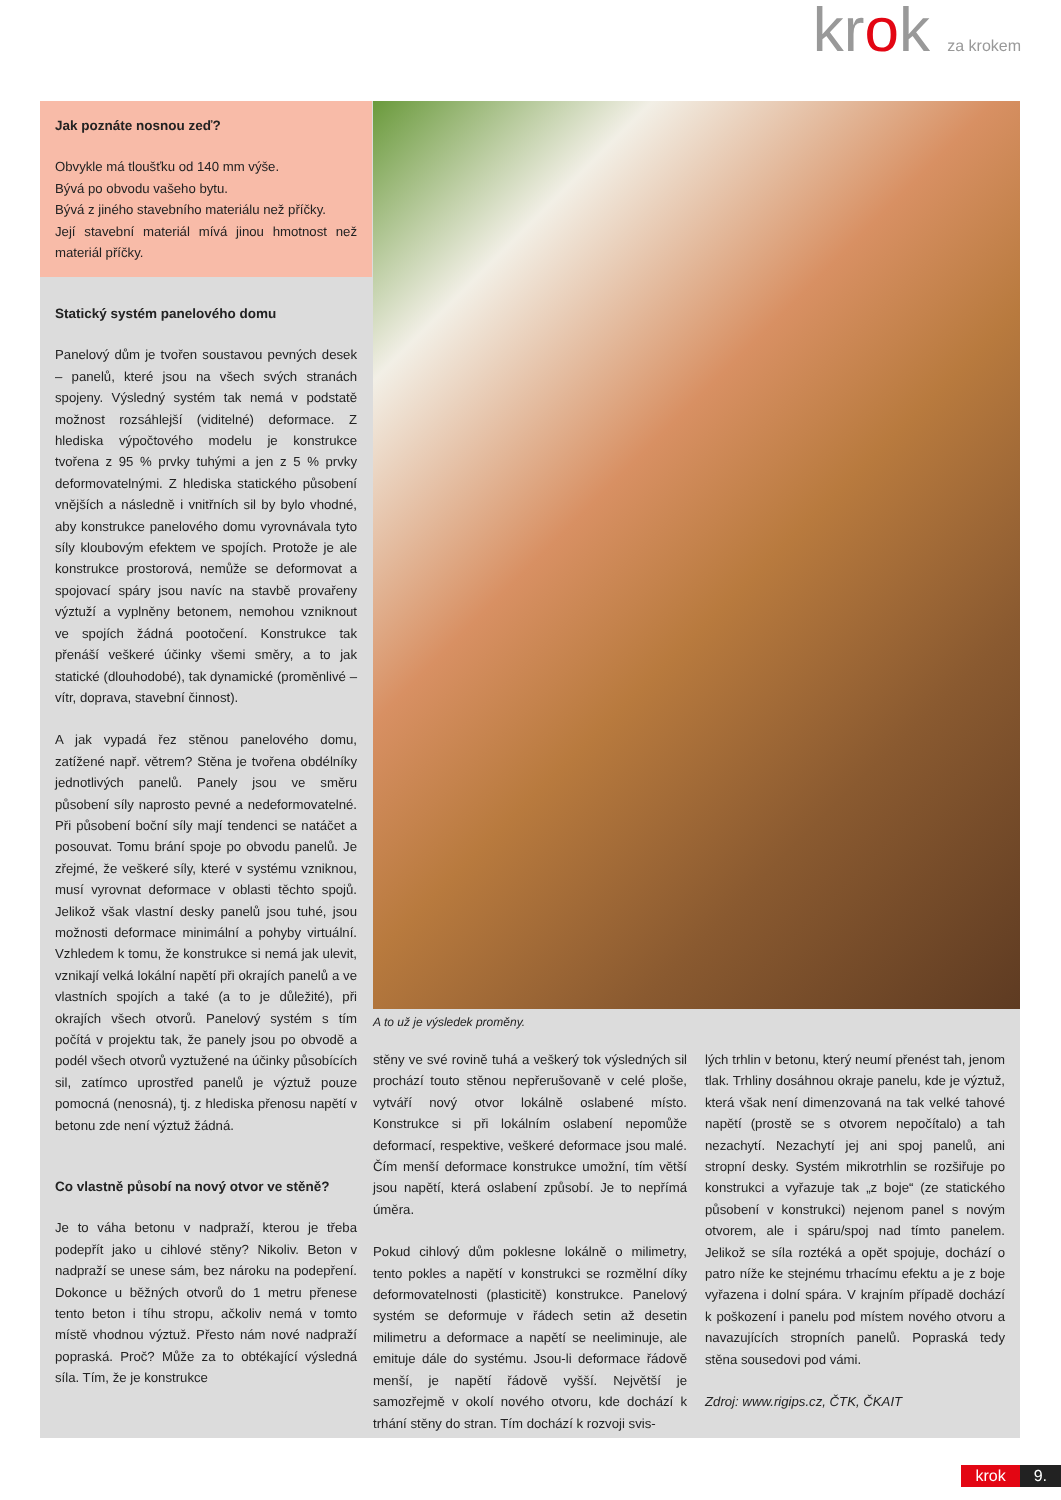krok za krokem
Jak poznáte nosnou zeď?
Obvykle má tloušťku od 140 mm výše.
Bývá po obvodu vašeho bytu.
Bývá z jiného stavebního materiálu než příčky.
Její stavební materiál mívá jinou hmotnost než materiál příčky.
Statický systém panelového domu
Panelový dům je tvořen soustavou pevných desek – panelů, které jsou na všech svých stranách spojeny. Výsledný systém tak nemá v podstatě možnost rozsáhlejší (viditelné) deformace. Z hlediska výpočtového modelu je konstrukce tvořena z 95 % prvky tuhými a jen z 5 % prvky deformovatelnými. Z hlediska statického působení vnějších a následně i vnitřních sil by bylo vhodné, aby konstrukce panelového domu vyrovnávala tyto síly kloubovým efektem ve spojích. Protože je ale konstrukce prostorová, nemůže se deformovat a spojovací spáry jsou navíc na stavbě provařeny výztuží a vyplněny betonem, nemohou vzniknout ve spojích žádná pootočení. Konstrukce tak přenáší veškeré účinky všemi směry, a to jak statické (dlouhodobé), tak dynamické (proměnlivé – vítr, doprava, stavební činnost).
A jak vypadá řez stěnou panelového domu, zatížené např. větrem? Stěna je tvořena obdélníky jednotlivých panelů. Panely jsou ve směru působení síly naprosto pevné a nedeformovatelné. Při působení boční síly mají tendenci se natáčet a posouvat. Tomu brání spoje po obvodu panelů. Je zřejmé, že veškeré síly, které v systému vzniknou, musí vyrovnat deformace v oblasti těchto spojů. Jelikož však vlastní desky panelů jsou tuhé, jsou možnosti deformace minimální a pohyby virtuální. Vzhledem k tomu, že konstrukce si nemá jak ulevit, vznikají velká lokální napětí při okrajích panelů a ve vlastních spojích a také (a to je důležité), při okrajích všech otvorů. Panelový systém s tím počítá v projektu tak, že panely jsou po obvodě a podél všech otvorů vyztužené na účinky působících sil, zatímco uprostřed panelů je výztuž pouze pomocná (nenosná), tj. z hlediska přenosu napětí v betonu zde není výztuž žádná.
Co vlastně působí na nový otvor ve stěně?
Je to váha betonu v nadpraží, kterou je třeba podepřít jako u cihlové stěny? Nikoliv. Beton v nadpraží se unese sám, bez nároku na podepření. Dokonce u běžných otvorů do 1 metru přenese tento beton i tíhu stropu, ačkoliv nemá v tomto místě vhodnou výztuž. Přesto nám nové nadpraží popraská. Proč? Může za to obtékající výsledná síla. Tím, že je konstrukce
A to už je výsledek proměny.
stěny ve své rovině tuhá a veškerý tok výsledných sil prochází touto stěnou nepřerušovaně v celé ploše, vytváří nový otvor lokálně oslabené místo. Konstrukce si při lokálním oslabení nepomůže deformací, respektive, veškeré deformace jsou malé. Čím menší deformace konstrukce umožní, tím větší jsou napětí, která oslabení způsobí. Je to nepřímá úměra.
Pokud cihlový dům poklesne lokálně o milimetry, tento pokles a napětí v konstrukci se rozmělní díky deformovatelnosti (plasticitě) konstrukce. Panelový systém se deformuje v řádech setin až desetin milimetru a deformace a napětí se neeliminuje, ale emituje dále do systému. Jsou-li deformace řádově menší, je napětí řádově vyšší. Největší je samozřejmě v okolí nového otvoru, kde dochází k trhání stěny do stran. Tím dochází k rozvoji svis-
lých trhlin v betonu, který neumí přenést tah, jenom tlak. Trhliny dosáhnou okraje panelu, kde je výztuž, která však není dimenzovaná na tak velké tahové napětí (prostě se s otvorem nepočítalo) a tah nezachytí. Nezachytí jej ani spoj panelů, ani stropní desky. Systém mikrotrhlin se rozšiřuje po konstrukci a vyřazuje tak „z boje“ (ze statického působení v konstrukci) nejenom panel s novým otvorem, ale i spáru/spoj nad tímto panelem. Jelikož se síla roztéká a opět spojuje, dochází o patro níže ke stejnému trhacímu efektu a je z boje vyřazena i dolní spára. V krajním případě dochází k poškození i panelu pod místem nového otvoru a navazujících stropních panelů. Popraská tedy stěna sousedovi pod vámi.
Zdroj: www.rigips.cz, ČTK, ČKAIT
krok 9.